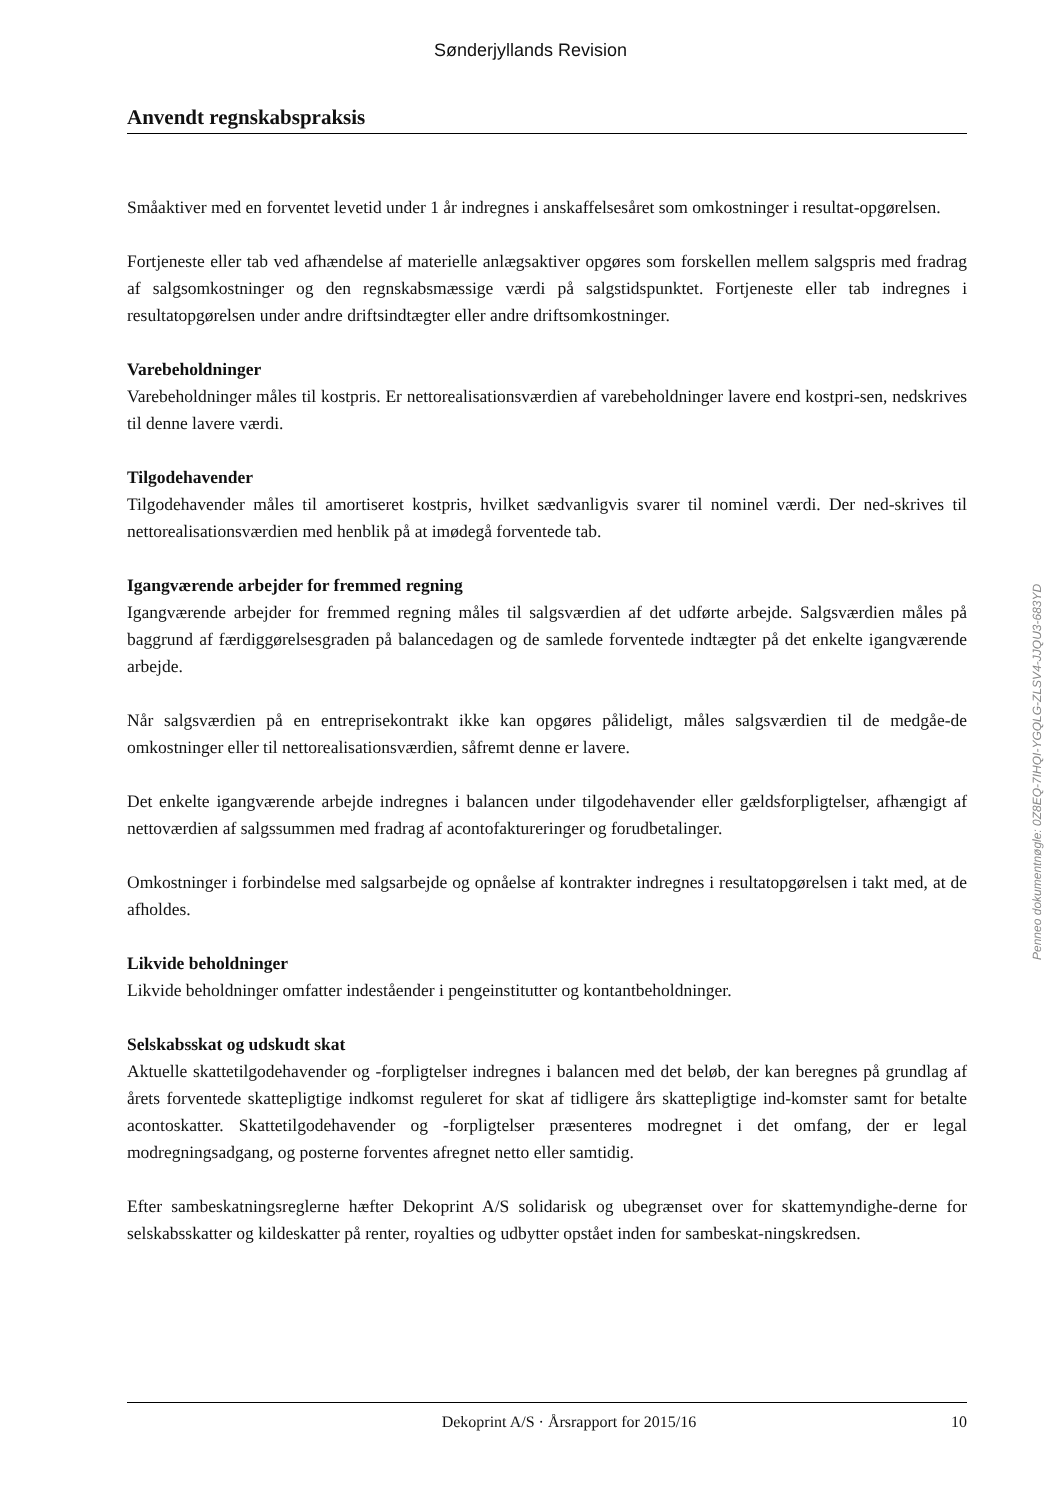Sønderjyllands Revision
Anvendt regnskabspraksis
Småaktiver med en forventet levetid under 1 år indregnes i anskaffelsesåret som omkostninger i resultat-opgørelsen.
Fortjeneste eller tab ved afhændelse af materielle anlægsaktiver opgøres som forskellen mellem salgspris med fradrag af salgsomkostninger og den regnskabsmæssige værdi på salgstidspunktet. Fortjeneste eller tab indregnes i resultatopgørelsen under andre driftsindtægter eller andre driftsomkostninger.
Varebeholdninger
Varebeholdninger måles til kostpris. Er nettorealisationsværdien af varebeholdninger lavere end kostpri-sen, nedskrives til denne lavere værdi.
Tilgodehavender
Tilgodehavender måles til amortiseret kostpris, hvilket sædvanligvis svarer til nominel værdi. Der ned-skrives til nettorealisationsværdien med henblik på at imødegå forventede tab.
Igangværende arbejder for fremmed regning
Igangværende arbejder for fremmed regning måles til salgsværdien af det udførte arbejde. Salgsværdien måles på baggrund af færdiggørelsesgraden på balancedagen og de samlede forventede indtægter på det enkelte igangværende arbejde.
Når salgsværdien på en entreprisekontrakt ikke kan opgøres pålideligt, måles salgsværdien til de medgåe-de omkostninger eller til nettorealisationsværdien, såfremt denne er lavere.
Det enkelte igangværende arbejde indregnes i balancen under tilgodehavender eller gældsforpligtelser, afhængigt af nettoværdien af salgssummen med fradrag af acontofaktureringer og forudbetalinger.
Omkostninger i forbindelse med salgsarbejde og opnåelse af kontrakter indregnes i resultatopgørelsen i takt med, at de afholdes.
Likvide beholdninger
Likvide beholdninger omfatter indeståender i pengeinstitutter og kontantbeholdninger.
Selskabsskat og udskudt skat
Aktuelle skattetilgodehavender og -forpligtelser indregnes i balancen med det beløb, der kan beregnes på grundlag af årets forventede skattepligtige indkomst reguleret for skat af tidligere års skattepligtige ind-komster samt for betalte acontoskatter. Skattetilgodehavender og -forpligtelser præsenteres modregnet i det omfang, der er legal modregningsadgang, og posterne forventes afregnet netto eller samtidig.
Efter sambeskatningsreglerne hæfter Dekoprint A/S solidarisk og ubegrænset over for skattemyndighe-derne for selskabsskatter og kildeskatter på renter, royalties og udbytter opstået inden for sambeskat-ningskredsen.
Penneo dokumentnøgle: 0Z8EQ-7IHQI-YGQLG-ZLSV4-JJQU3-683YD
Dekoprint A/S · Årsrapport for 2015/16 10